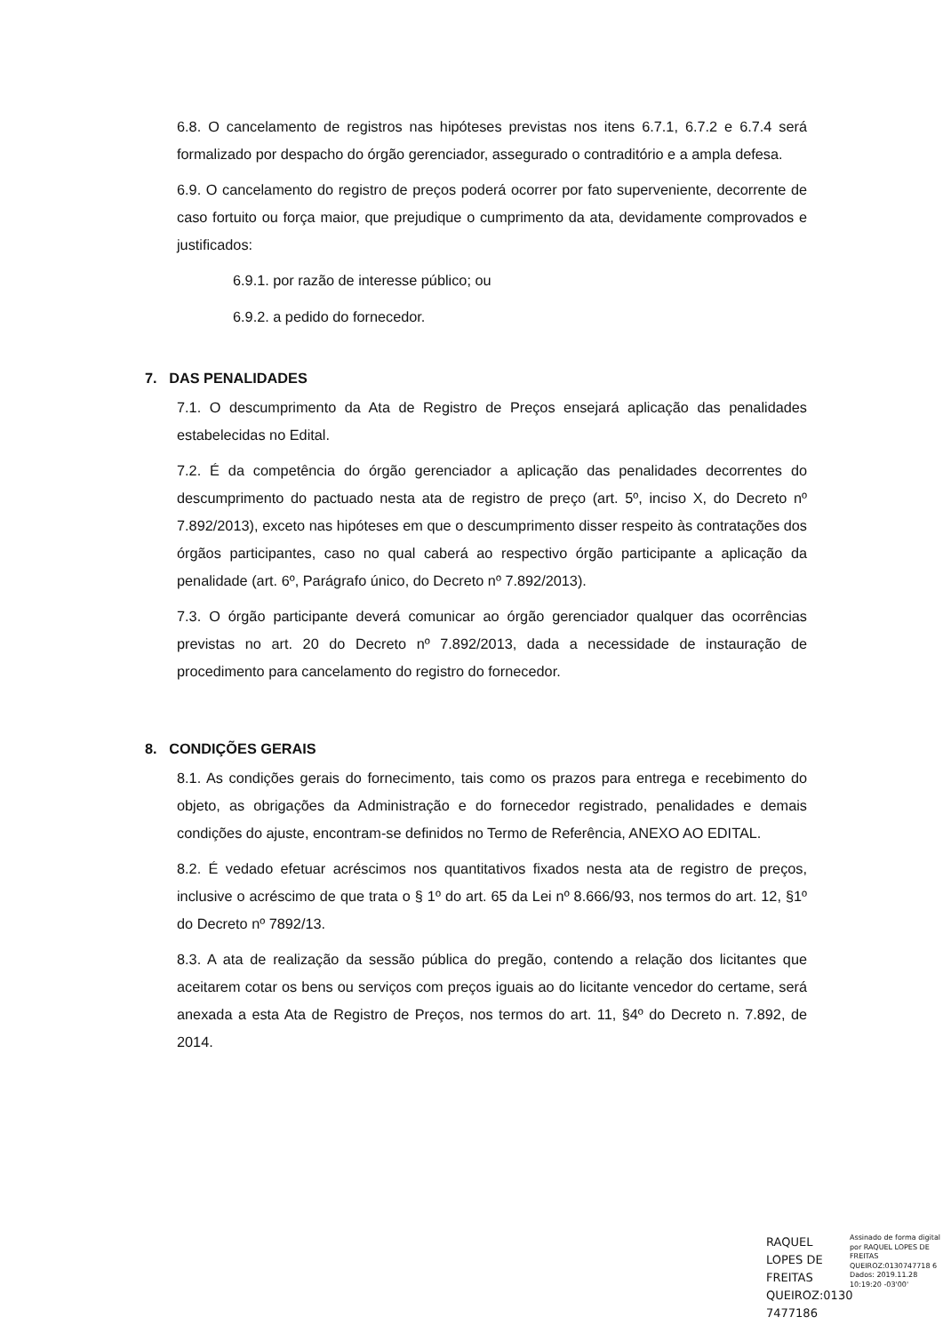6.8. O cancelamento de registros nas hipóteses previstas nos itens 6.7.1, 6.7.2 e 6.7.4 será formalizado por despacho do órgão gerenciador, assegurado o contraditório e a ampla defesa.
6.9. O cancelamento do registro de preços poderá ocorrer por fato superveniente, decorrente de caso fortuito ou força maior, que prejudique o cumprimento da ata, devidamente comprovados e justificados:
6.9.1. por razão de interesse público; ou
6.9.2. a pedido do fornecedor.
7. DAS PENALIDADES
7.1. O descumprimento da Ata de Registro de Preços ensejará aplicação das penalidades estabelecidas no Edital.
7.2. É da competência do órgão gerenciador a aplicação das penalidades decorrentes do descumprimento do pactuado nesta ata de registro de preço (art. 5º, inciso X, do Decreto nº 7.892/2013), exceto nas hipóteses em que o descumprimento disser respeito às contratações dos órgãos participantes, caso no qual caberá ao respectivo órgão participante a aplicação da penalidade (art. 6º, Parágrafo único, do Decreto nº 7.892/2013).
7.3. O órgão participante deverá comunicar ao órgão gerenciador qualquer das ocorrências previstas no art. 20 do Decreto nº 7.892/2013, dada a necessidade de instauração de procedimento para cancelamento do registro do fornecedor.
8. CONDIÇÕES GERAIS
8.1. As condições gerais do fornecimento, tais como os prazos para entrega e recebimento do objeto, as obrigações da Administração e do fornecedor registrado, penalidades e demais condições do ajuste, encontram-se definidos no Termo de Referência, ANEXO AO EDITAL.
8.2. É vedado efetuar acréscimos nos quantitativos fixados nesta ata de registro de preços, inclusive o acréscimo de que trata o § 1º do art. 65 da Lei nº 8.666/93, nos termos do art. 12, §1º do Decreto nº 7892/13.
8.3. A ata de realização da sessão pública do pregão, contendo a relação dos licitantes que aceitarem cotar os bens ou serviços com preços iguais ao do licitante vencedor do certame, será anexada a esta Ata de Registro de Preços, nos termos do art. 11, §4º do Decreto n. 7.892, de 2014.
RAQUEL LOPES DE FREITAS QUEIROZ:0130 7477186
Assinado de forma digital por RAQUEL LOPES DE FREITAS QUEIROZ:0130747718 6
Dados: 2019.11.28 10:19:20 -03'00'